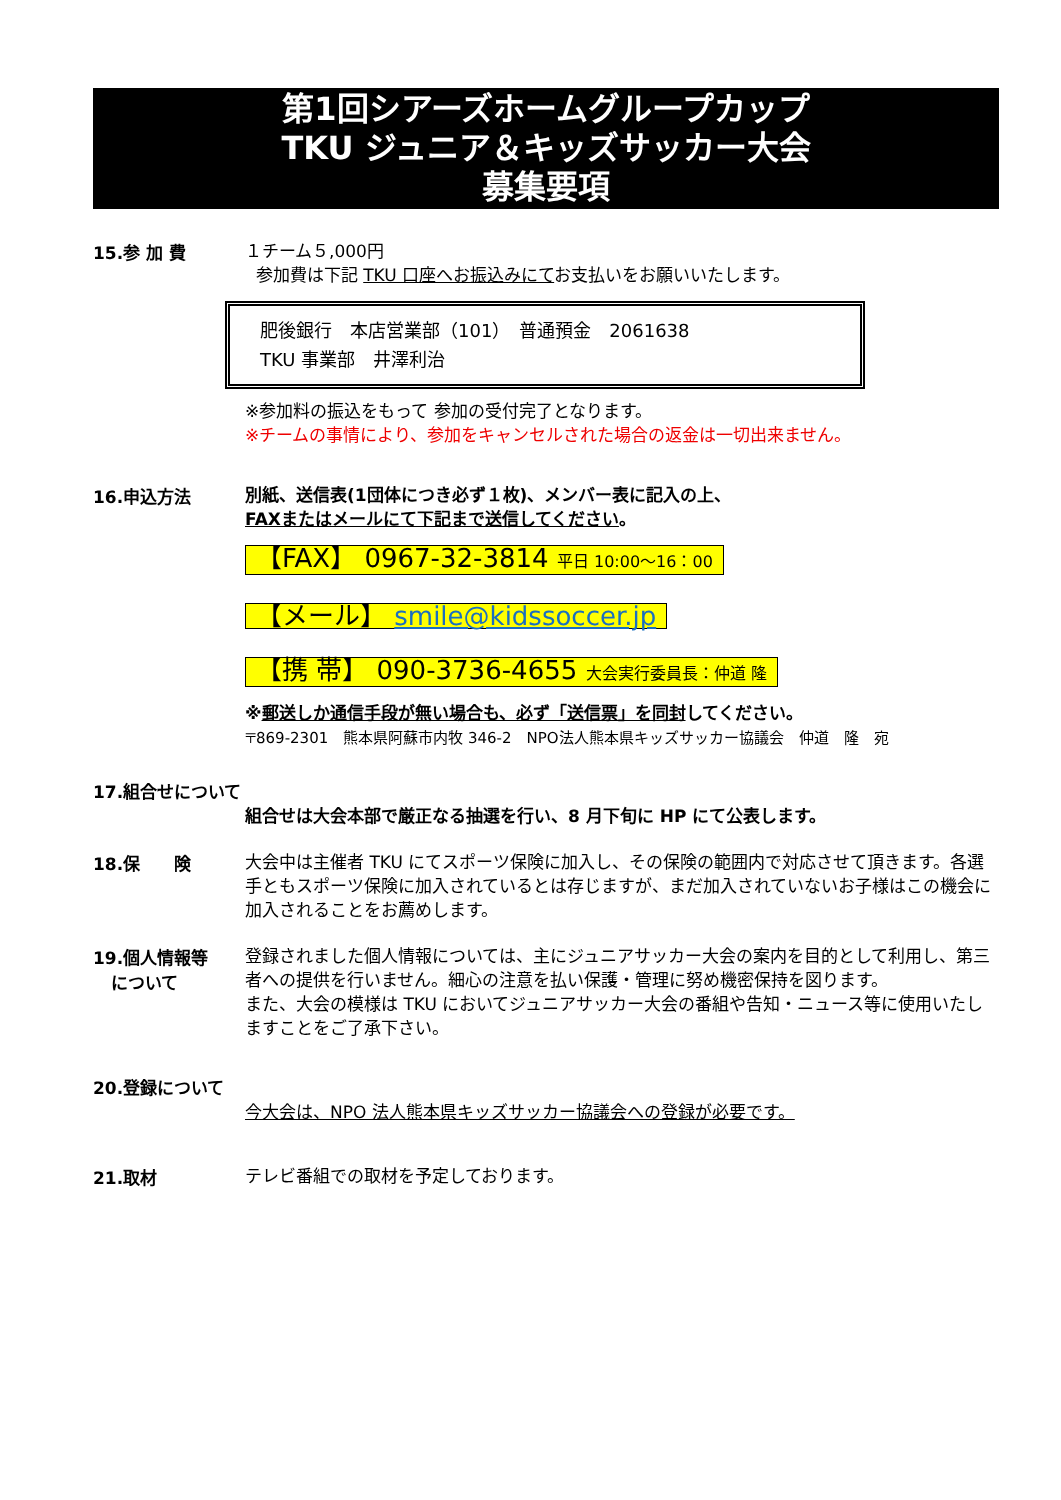第1回シアーズホームグループカップ
TKU ジュニア＆キッズサッカー大会
募集要項
15.参 加 費
１チーム５,000円
参加費は下記 TKU 口座へお振込みにてお支払いをお願いいたします。
肥後銀行　本店営業部（101）　普通預金　2061638
TKU 事業部　井澤利治
※参加料の振込をもって 参加の受付完了となります。
※チームの事情により、参加をキャンセルされた場合の返金は一切出来ません。
16.申込方法
別紙、送信表(1団体につき必ず１枚)、メンバー表に記入の上、
FAXまたはメールにて下記まで送信してください。
【FAX】 0967-32-3814 平日 10:00～16：00
【メール】 smile@kidssoccer.jp
【携 帯】 090-3736-4655 大会実行委員長：仲道 隆
※郵送しか通信手段が無い場合も、必ず「送信票」を同封してください。
〒869-2301　熊本県阿蘇市内牧 346-2　NPO法人熊本県キッズサッカー協議会　仲道　隆　宛
17.組合せについて
組合せは大会本部で厳正なる抽選を行い、8 月下旬に HP にて公表します。
18.保　　険
大会中は主催者 TKU にてスポーツ保険に加入し、その保険の範囲内で対応させて頂きます。各選手ともスポーツ保険に加入されているとは存じますが、まだ加入されていないお子様はこの機会に加入されることをお薦めします。
19.個人情報等
について
登録されました個人情報については、主にジュニアサッカー大会の案内を目的として利用し、第三者への提供を行いません。細心の注意を払い保護・管理に努め機密保持を図ります。
また、大会の模様は TKU においてジュニアサッカー大会の番組や告知・ニュース等に使用いたしますことをご了承下さい。
20.登録について
今大会は、NPO 法人熊本県キッズサッカー協議会への登録が必要です。
21.取材
テレビ番組での取材を予定しております。